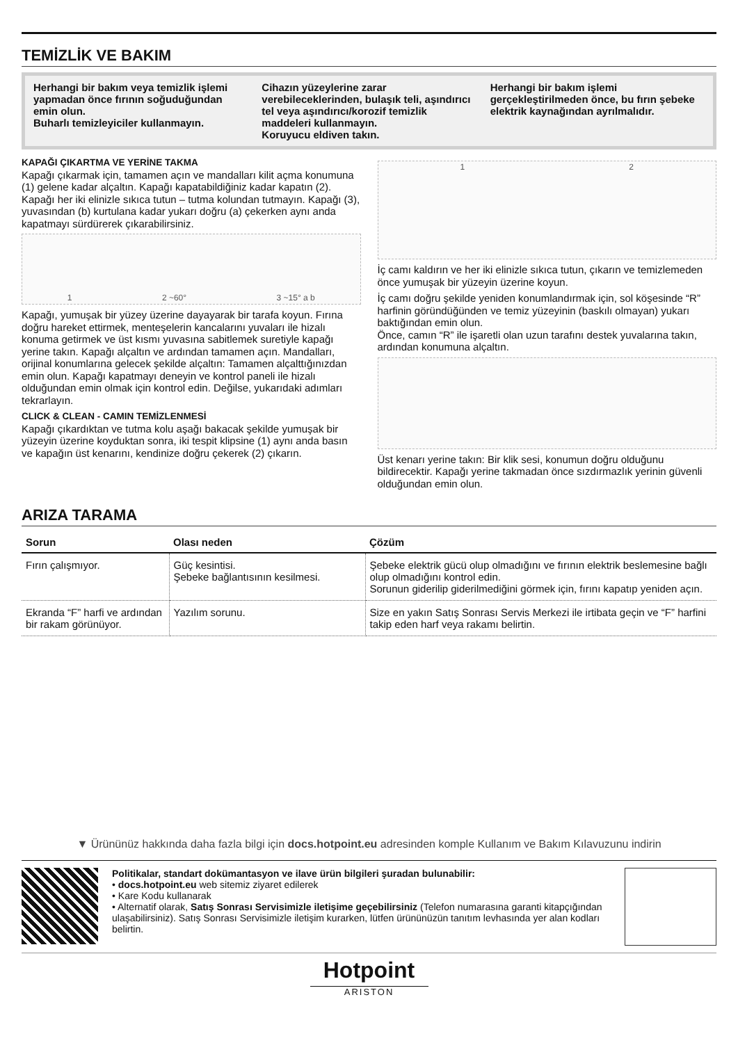TEMİZLİK VE BAKIM
Herhangi bir bakım veya temizlik işlemi yapmadan önce fırının soğuduğundan emin olun.
Buharlı temizleyiciler kullanmayın.
Cihazın yüzeylerine zarar verebileceklerinden, bulaşık teli, aşındırıcı tel veya aşındırıcı/korozif temizlik maddeleri kullanmayın.
Koruyucu eldiven takın.
Herhangi bir bakım işlemi gerçekleştirilmeden önce, bu fırın şebeke elektrik kaynağından ayrılmalıdır.
KAPAĞI ÇIKARTMA VE YERİNE TAKMA
Kapağı çıkarmak için, tamamen açın ve mandalları kilit açma konumuna (1) gelene kadar alçaltın. Kapağı kapatabildiğiniz kadar kapatın (2). Kapağı her iki elinizle sıkıca tutun – tutma kolundan tutmayın. Kapağı (3), yuvasından (b) kurtulana kadar yukarı doğru (a) çekerken aynı anda kapatmayı sürdürerek çıkarabilirsiniz.
1 2 ~60° 3 ~15° a b
Kapağı, yumuşak bir yüzey üzerine dayayarak bir tarafa koyun. Fırına doğru hareket ettirmek, menteşelerin kancalarını yuvaları ile hizalı konuma getirmek ve üst kısmı yuvasına sabitlemek suretiyle kapağı yerine takın. Kapağı alçaltın ve ardından tamamen açın. Mandalları, orijinal konumlarına gelecek şekilde alçaltın: Tamamen alçalttığınızdan emin olun. Kapağı kapatmayı deneyin ve kontrol paneli ile hizalı olduğundan emin olmak için kontrol edin. Değilse, yukarıdaki adımları tekrarlayın.
CLICK & CLEAN - CAMIN TEMİZLENMESİ
Kapağı çıkardıktan ve tutma kolu aşağı bakacak şekilde yumuşak bir yüzeyin üzerine koyduktan sonra, iki tespit klipsine (1) aynı anda basın ve kapağın üst kenarını, kendinize doğru çekerek (2) çıkarın.
1 2
İç camı kaldırın ve her iki elinizle sıkıca tutun, çıkarın ve temizlemeden önce yumuşak bir yüzeyin üzerine koyun.
İç camı doğru şekilde yeniden konumlandırmak için, sol köşesinde “R” harfinin göründüğünden ve temiz yüzeyinin (baskılı olmayan) yukarı baktığından emin olun.
Önce, camın “R” ile işaretli olan uzun tarafını destek yuvalarına takın, ardından konumuna alçaltın.
Üst kenarı yerine takın: Bir klik sesi, konumun doğru olduğunu bildirecektir. Kapağı yerine takmadan önce sızdırmazlık yerinin güvenli olduğundan emin olun.
ARIZA TARAMA
| Sorun | Olası neden | Çözüm |
| --- | --- | --- |
| Fırın çalışmıyor. | Güç kesintisi. Şebeke bağlantısının kesilmesi. | Şebeke elektrik gücü olup olmadığını ve fırının elektrik beslemesine bağlı olup olmadığını kontrol edin. Sorunun giderilip giderilmediğini görmek için, fırını kapatıp yeniden açın. |
| Ekranda “F” harfi ve ardından bir rakam görünüyor. | Yazılım sorunu. | Size en yakın Satış Sonrası Servis Merkezi ile irtibata geçin ve “F” harfini takip eden harf veya rakamı belirtin. |
▼ Ürününüz hakkında daha fazla bilgi için docs.hotpoint.eu adresinden komple Kullanım ve Bakım Kılavuzunu indirin
Politikalar, standart dokümantasyon ve ilave ürün bilgileri şuradan bulunabilir:
• docs.hotpoint.eu web sitemiz ziyaret edilerek
• Kare Kodu kullanarak
• Alternatif olarak, Satış Sonrası Servisimizle iletişime geçebilirsiniz (Telefon numarasına garanti kitapçığından ulaşabilirsiniz). Satış Sonrası Servisimizle iletişim kurarken, lütfen ürününüzün tanıtım levhasında yer alan kodları belirtin.
Hotpoint
ARISTON